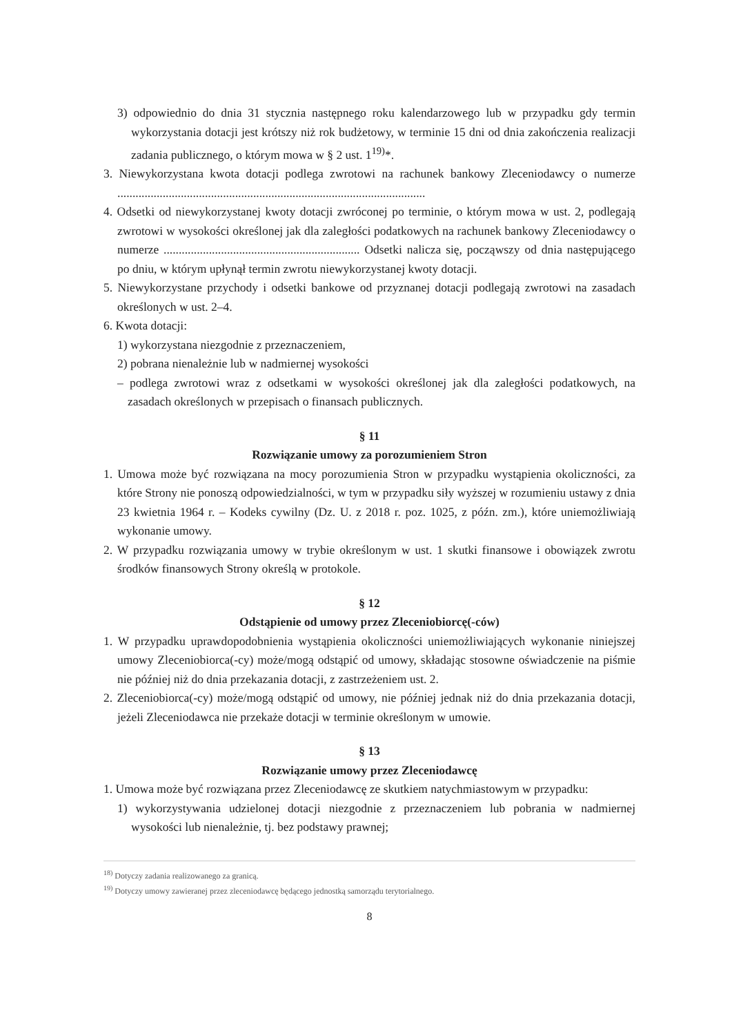3) odpowiednio do dnia 31 stycznia następnego roku kalendarzowego lub w przypadku gdy termin wykorzystania dotacji jest krótszy niż rok budżetowy, w terminie 15 dni od dnia zakończenia realizacji zadania publicznego, o którym mowa w § 2 ust. 1<sup>19)</sup>*.
3. Niewykorzystana kwota dotacji podlega zwrotowi na rachunek bankowy Zleceniodawcy o numerze ......................................................................................................
4. Odsetki od niewykorzystanej kwoty dotacji zwróconej po terminie, o którym mowa w ust. 2, podlegają zwrotowi w wysokości określonej jak dla zaległości podatkowych na rachunek bankowy Zleceniodawcy o numerze ................................................................. Odsetki nalicza się, począwszy od dnia następującego po dniu, w którym upłynął termin zwrotu niewykorzystanej kwoty dotacji.
5. Niewykorzystane przychody i odsetki bankowe od przyznanej dotacji podlegają zwrotowi na zasadach określonych w ust. 2–4.
6. Kwota dotacji:
1) wykorzystana niezgodnie z przeznaczeniem,
2) pobrana nienależnie lub w nadmiernej wysokości
– podlega zwrotowi wraz z odsetkami w wysokości określonej jak dla zaległości podatkowych, na zasadach określonych w przepisach o finansach publicznych.
§ 11
Rozwiązanie umowy za porozumieniem Stron
1. Umowa może być rozwiązana na mocy porozumienia Stron w przypadku wystąpienia okoliczności, za które Strony nie ponoszą odpowiedzialności, w tym w przypadku siły wyższej w rozumieniu ustawy z dnia 23 kwietnia 1964 r. – Kodeks cywilny (Dz. U. z 2018 r. poz. 1025, z późn. zm.), które uniemożliwiają wykonanie umowy.
2. W przypadku rozwiązania umowy w trybie określonym w ust. 1 skutki finansowe i obowiązek zwrotu środków finansowych Strony określą w protokole.
§ 12
Odstąpienie od umowy przez Zleceniobiorcę(-ców)
1. W przypadku uprawdopodobnienia wystąpienia okoliczności uniemożliwiających wykonanie niniejszej umowy Zleceniobiorca(-cy) może/mogą odstąpić od umowy, składając stosowne oświadczenie na piśmie nie później niż do dnia przekazania dotacji, z zastrzeżeniem ust. 2.
2. Zleceniobiorca(-cy) może/mogą odstąpić od umowy, nie później jednak niż do dnia przekazania dotacji, jeżeli Zleceniodawca nie przekaże dotacji w terminie określonym w umowie.
§ 13
Rozwiązanie umowy przez Zleceniodawcę
1. Umowa może być rozwiązana przez Zleceniodawcę ze skutkiem natychmiastowym w przypadku:
1) wykorzystywania udzielonej dotacji niezgodnie z przeznaczeniem lub pobrania w nadmiernej wysokości lub nienależnie, tj. bez podstawy prawnej;
<sup>18)</sup> Dotyczy zadania realizowanego za granicą.
<sup>19)</sup> Dotyczy umowy zawieranej przez zleceniodawcę będącego jednostką samorządu terytorialnego.
8